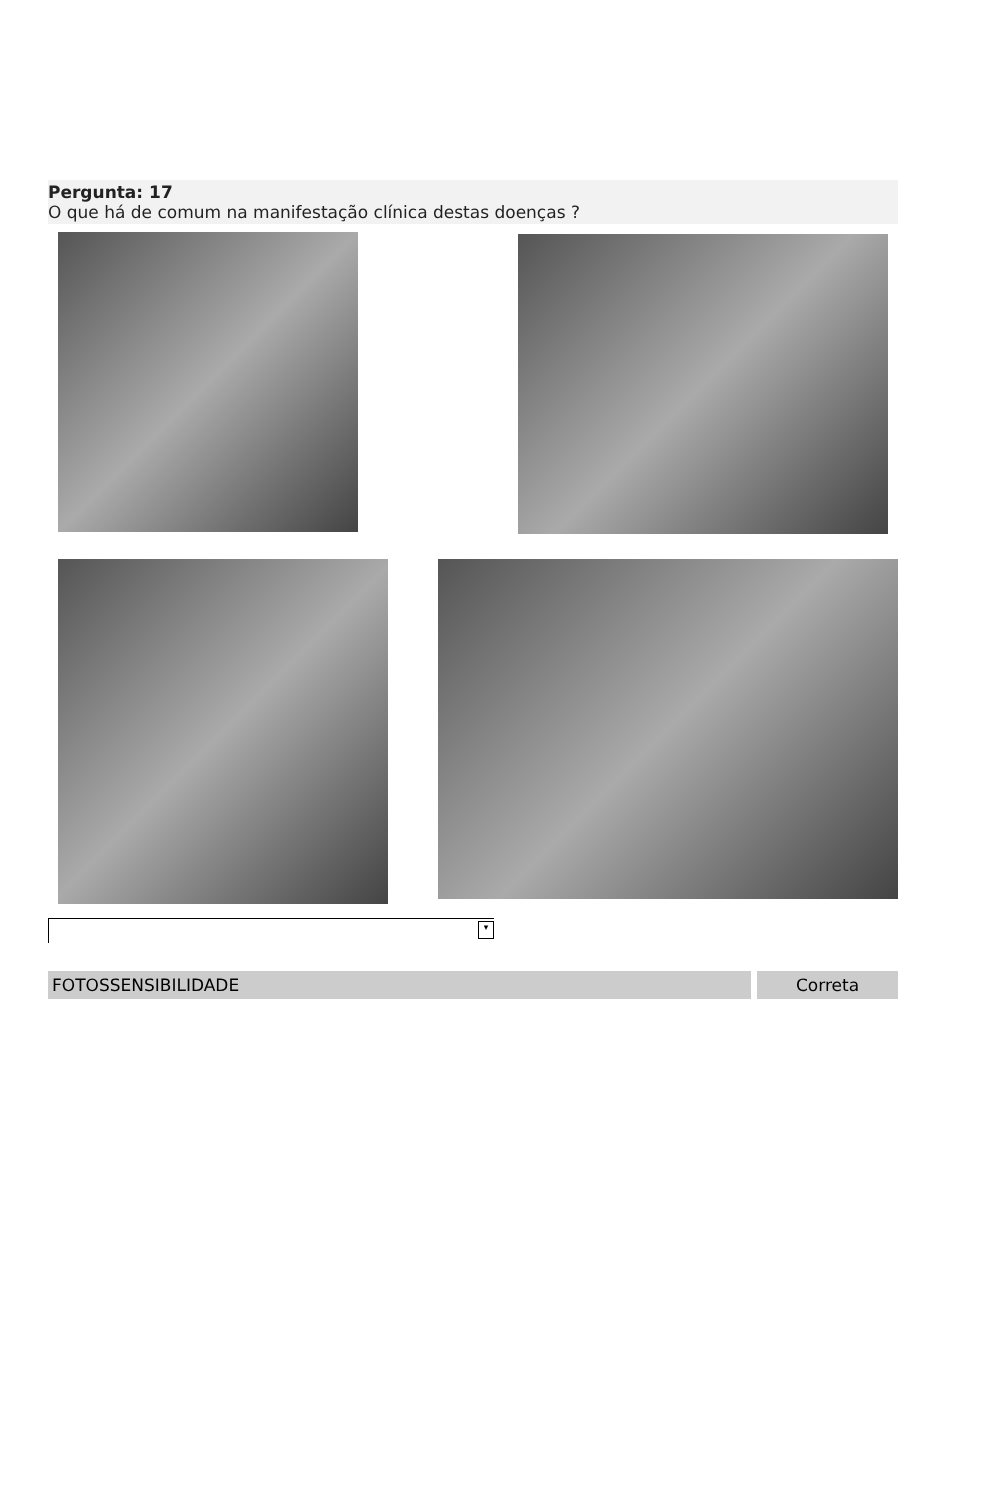Pergunta: 17
O que há de comum na manifestação clínica destas doenças ?
▾
FOTOSSENSIBILIDADE Correta